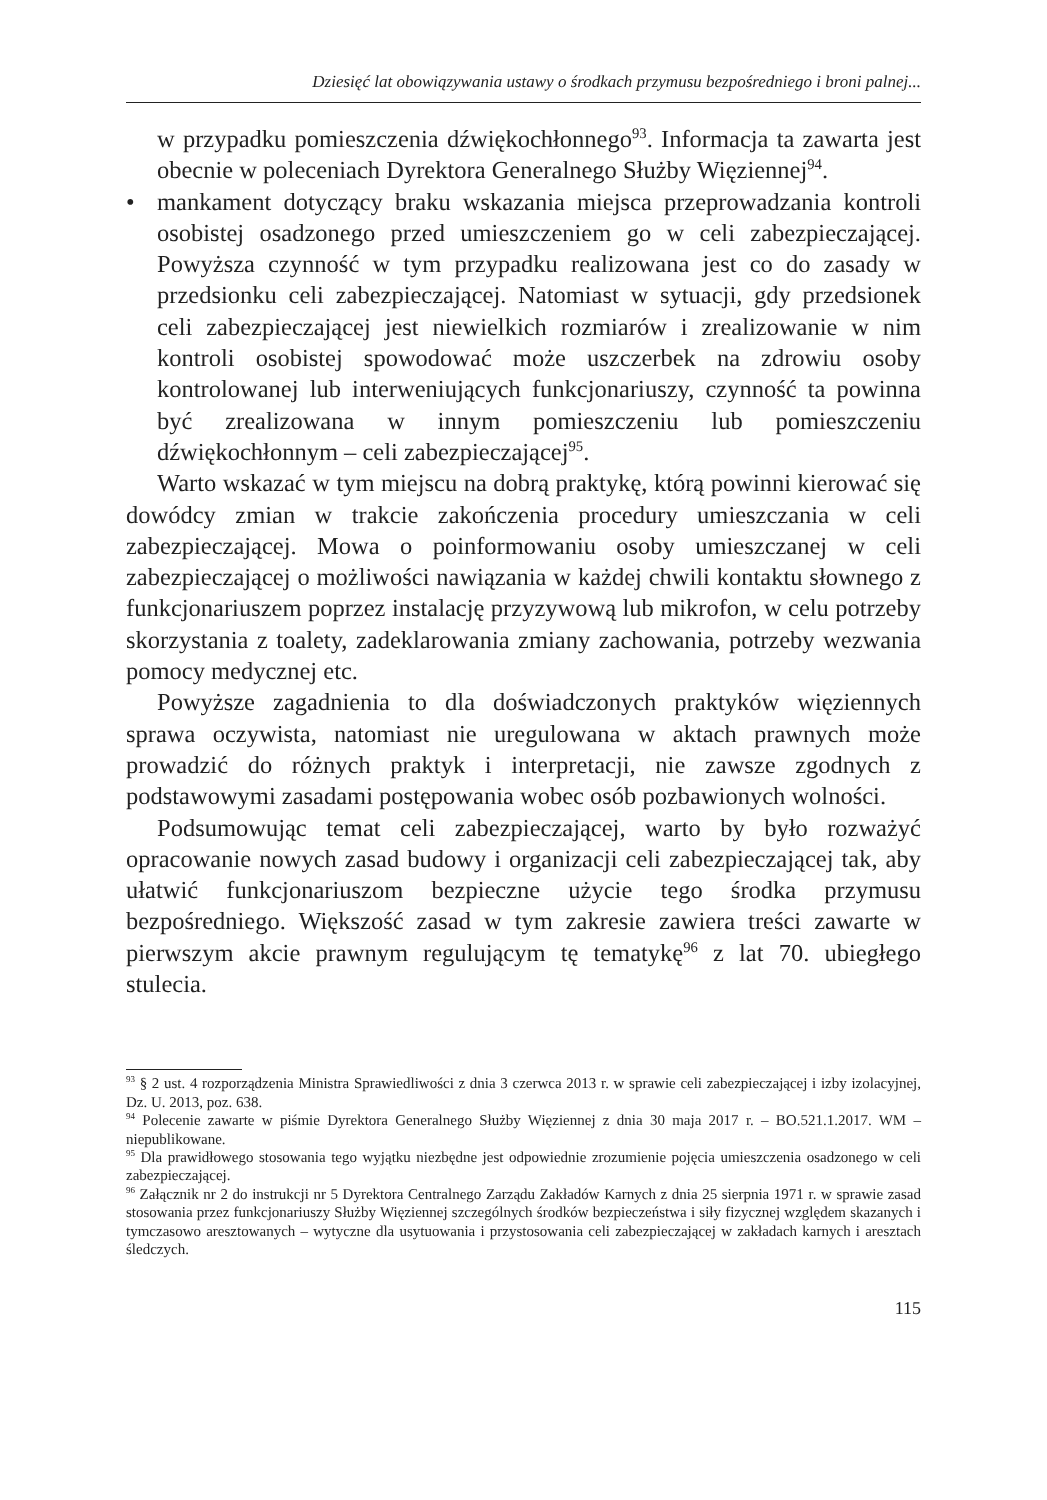Dziesięć lat obowiązywania ustawy o środkach przymusu bezpośredniego i broni palnej...
w przypadku pomieszczenia dźwiękochłonnego<sup>93</sup>. Informacja ta zawarta jest obecnie w poleceniach Dyrektora Generalnego Służby Więziennej<sup>94</sup>.
• mankament dotyczący braku wskazania miejsca przeprowadzania kontroli osobistej osadzonego przed umieszczeniem go w celi zabezpieczającej. Powyższa czynność w tym przypadku realizowana jest co do zasady w przedsionku celi zabezpieczającej. Natomiast w sytuacji, gdy przedsionek celi zabezpieczającej jest niewielkich rozmiarów i zrealizowanie w nim kontroli osobistej spowodować może uszczerbek na zdrowiu osoby kontrolowanej lub interweniujących funkcjonariuszy, czynność ta powinna być zrealizowana w innym pomieszczeniu lub pomieszczeniu dźwiękochłonnym – celi zabezpieczającej<sup>95</sup>.
Warto wskazać w tym miejscu na dobrą praktykę, którą powinni kierować się dowódcy zmian w trakcie zakończenia procedury umieszczania w celi zabezpieczającej. Mowa o poinformowaniu osoby umieszczanej w celi zabezpieczającej o możliwości nawiązania w każdej chwili kontaktu słownego z funkcjonariuszem poprzez instalację przyzywową lub mikrofon, w celu potrzeby skorzystania z toalety, zadeklarowania zmiany zachowania, potrzeby wezwania pomocy medycznej etc.
Powyższe zagadnienia to dla doświadczonych praktyków więziennych sprawa oczywista, natomiast nie uregulowana w aktach prawnych może prowadzić do różnych praktyk i interpretacji, nie zawsze zgodnych z podstawowymi zasadami postępowania wobec osób pozbawionych wolności.
Podsumowując temat celi zabezpieczającej, warto by było rozważyć opracowanie nowych zasad budowy i organizacji celi zabezpieczającej tak, aby ułatwić funkcjonariuszom bezpieczne użycie tego środka przymusu bezpośredniego. Większość zasad w tym zakresie zawiera treści zawarte w pierwszym akcie prawnym regulującym tę tematykę<sup>96</sup> z lat 70. ubiegłego stulecia.
<sup>93</sup> § 2 ust. 4 rozporządzenia Ministra Sprawiedliwości z dnia 3 czerwca 2013 r. w sprawie celi zabezpieczającej i izby izolacyjnej, Dz. U. 2013, poz. 638.
<sup>94</sup> Polecenie zawarte w piśmie Dyrektora Generalnego Służby Więziennej z dnia 30 maja 2017 r. – BO.521.1.2017. WM – niepublikowane.
<sup>95</sup> Dla prawidłowego stosowania tego wyjątku niezbędne jest odpowiednie zrozumienie pojęcia umieszczenia osadzonego w celi zabezpieczającej.
<sup>96</sup> Załącznik nr 2 do instrukcji nr 5 Dyrektora Centralnego Zarządu Zakładów Karnych z dnia 25 sierpnia 1971 r. w sprawie zasad stosowania przez funkcjonariuszy Służby Więziennej szczególnych środków bezpieczeństwa i siły fizycznej względem skazanych i tymczasowo aresztowanych – wytyczne dla usytuowania i przystosowania celi zabezpieczającej w zakładach karnych i aresztach śledczych.
115